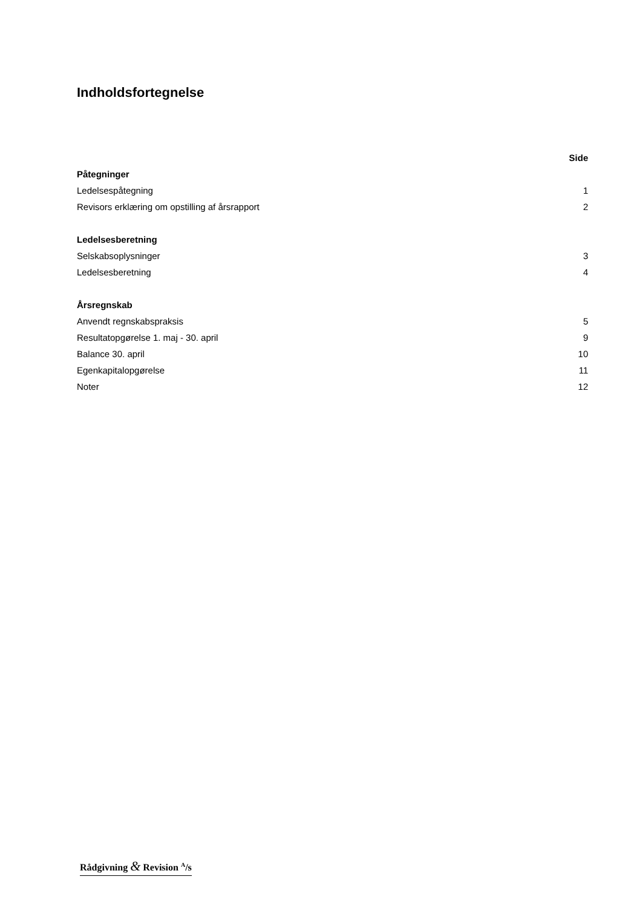Indholdsfortegnelse
| | Side |
| Påtegninger | |
| Ledelsespåtegning | 1 |
| Revisors erklæring om opstilling af årsrapport | 2 |
| Ledelsesberetning | |
| Selskabsoplysninger | 3 |
| Ledelsesberetning | 4 |
| Årsregnskab | |
| Anvendt regnskabspraksis | 5 |
| Resultatopgørelse 1. maj - 30. april | 9 |
| Balance 30. april | 10 |
| Egenkapitalopgørelse | 11 |
| Noter | 12 |
Rådgivning & Revision <sup>A</sup>/s